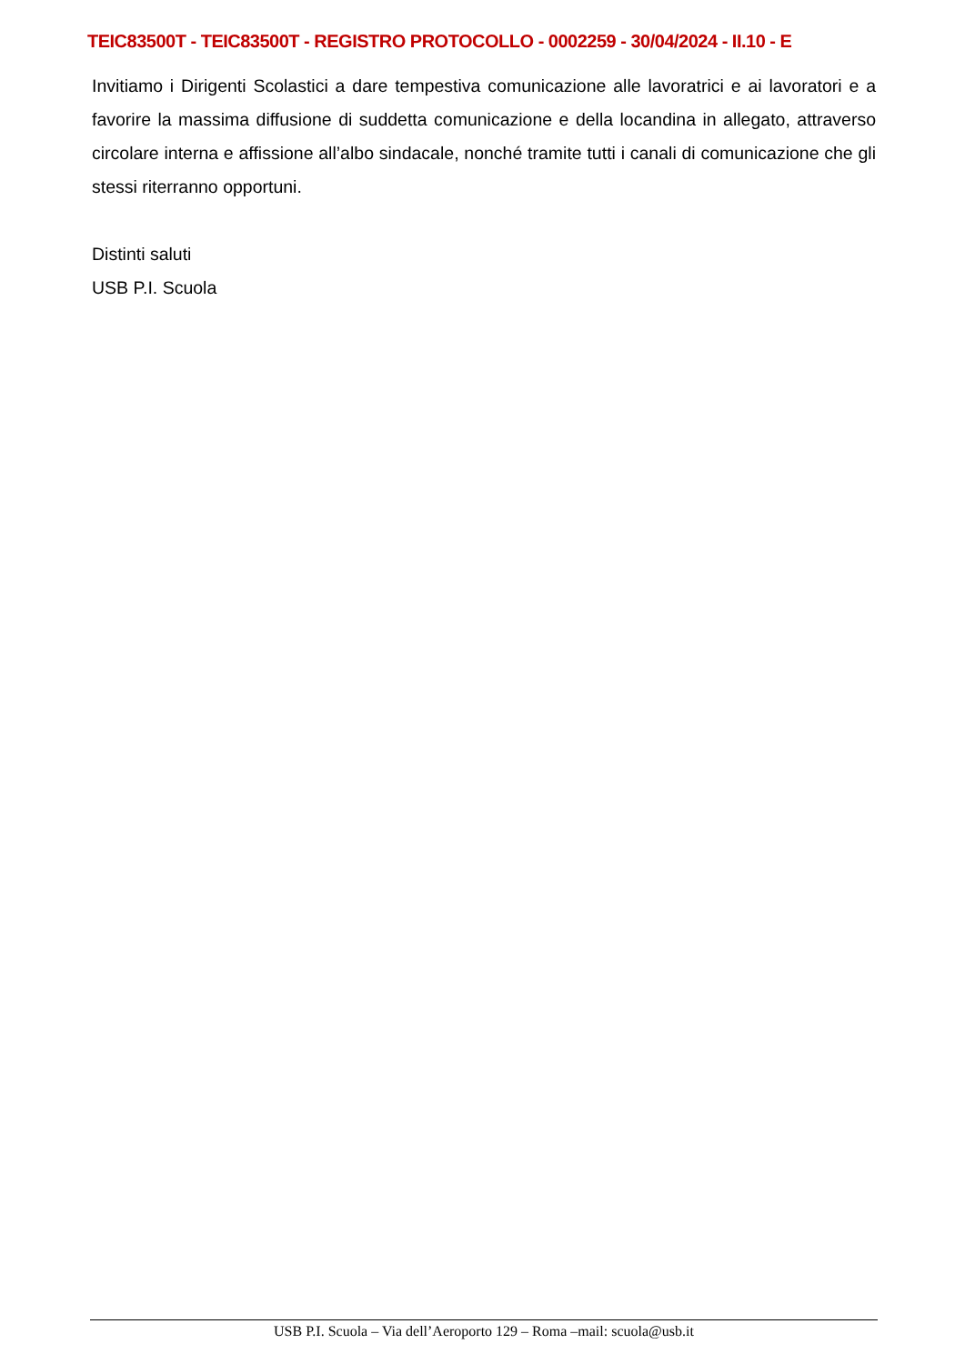TEIC83500T - TEIC83500T - REGISTRO PROTOCOLLO - 0002259 - 30/04/2024 - II.10 - E
Invitiamo i Dirigenti Scolastici a dare tempestiva comunicazione alle lavoratrici e ai lavoratori e a favorire la massima diffusione di suddetta comunicazione e della locandina in allegato, attraverso circolare interna e affissione all’albo sindacale, nonché tramite tutti i canali di comunicazione che gli stessi riterranno opportuni.
Distinti saluti
USB P.I. Scuola
USB P.I. Scuola – Via dell’Aeroporto 129 – Roma –mail: scuola@usb.it